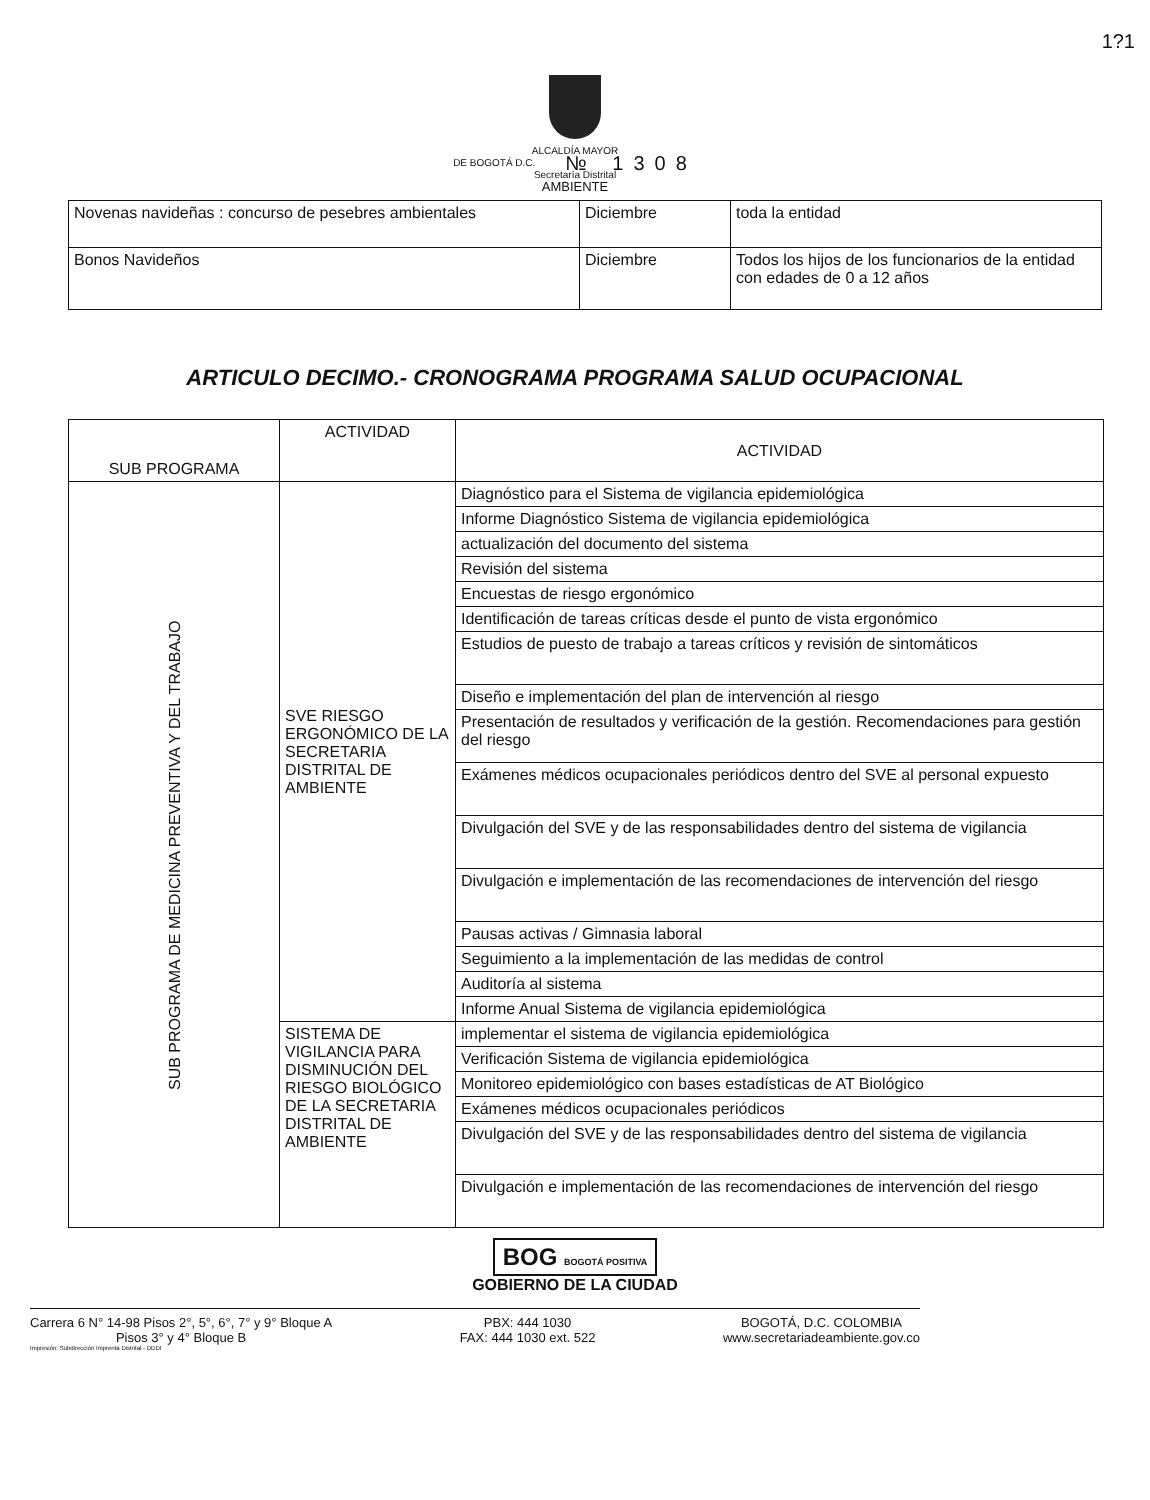1?1
ALCALDÍA MAYOR
DE BOGOTÁ D.C. № 1308
Secretaría Distrital
AMBIENTE
| Novenas navideñas : concurso de pesebres ambientales | Diciembre | toda la entidad |
| Bonos Navideños | Diciembre | Todos los hijos de los funcionarios de la entidad con edades de 0 a 12 años |
ARTICULO DECIMO.- CRONOGRAMA PROGRAMA SALUD OCUPACIONAL
| SUB PROGRAMA | ACTIVIDAD | ACTIVIDAD |
| --- | --- | --- |
| SUB PROGRAMA DE MEDICINA PREVENTIVA Y DEL TRABAJO | SVE RIESGO ERGONÓMICO DE LA SECRETARIA DISTRITAL DE AMBIENTE | Diagnóstico para el Sistema de vigilancia epidemiológica |
| | | Informe Diagnóstico Sistema de vigilancia epidemiológica |
| | | actualización del documento del sistema |
| | | Revisión del sistema |
| | | Encuestas de riesgo ergonómico |
| | | Identificación de tareas críticas desde el punto de vista ergonómico |
| | | Estudios de puesto de trabajo a tareas críticos y revisión de sintomáticos |
| | | Diseño e implementación del plan de intervención al riesgo |
| | | Presentación de resultados y verificación de la gestión. Recomendaciones para gestión del riesgo |
| | | Exámenes médicos ocupacionales periódicos dentro del SVE al personal expuesto |
| | | Divulgación del SVE y de las responsabilidades dentro del sistema de vigilancia |
| | | Divulgación e implementación de las recomendaciones de intervención del riesgo |
| | | Pausas activas / Gimnasia laboral |
| | | Seguimiento a la implementación de las medidas de control |
| | | Auditoría al sistema |
| | | Informe Anual Sistema de vigilancia epidemiológica |
| | SISTEMA DE VIGILANCIA PARA DISMINUCIÓN DEL RIESGO BIOLÓGICO DE LA SECRETARIA DISTRITAL DE AMBIENTE | implementar el sistema de vigilancia epidemiológica |
| | | Verificación Sistema de vigilancia epidemiológica |
| | | Monitoreo epidemiológico con bases estadísticas de AT Biológico |
| | | Exámenes médicos ocupacionales periódicos |
| | | Divulgación del SVE y de las responsabilidades dentro del sistema de vigilancia |
| | | Divulgación e implementación de las recomendaciones de intervención del riesgo |
BOG BOGOTÁ POSITIVA
GOBIERNO DE LA CIUDAD
Carrera 6 N° 14-98 Pisos 2°, 5°, 6°, 7° y 9° Bloque A
Pisos 3° y 4° Bloque B
PBX: 444 1030
FAX: 444 1030 ext. 522
BOGOTÁ, D.C. COLOMBIA
www.secretariadeambiente.gov.co
Impresión: Subdirección Imprenta Distrital - DDDI